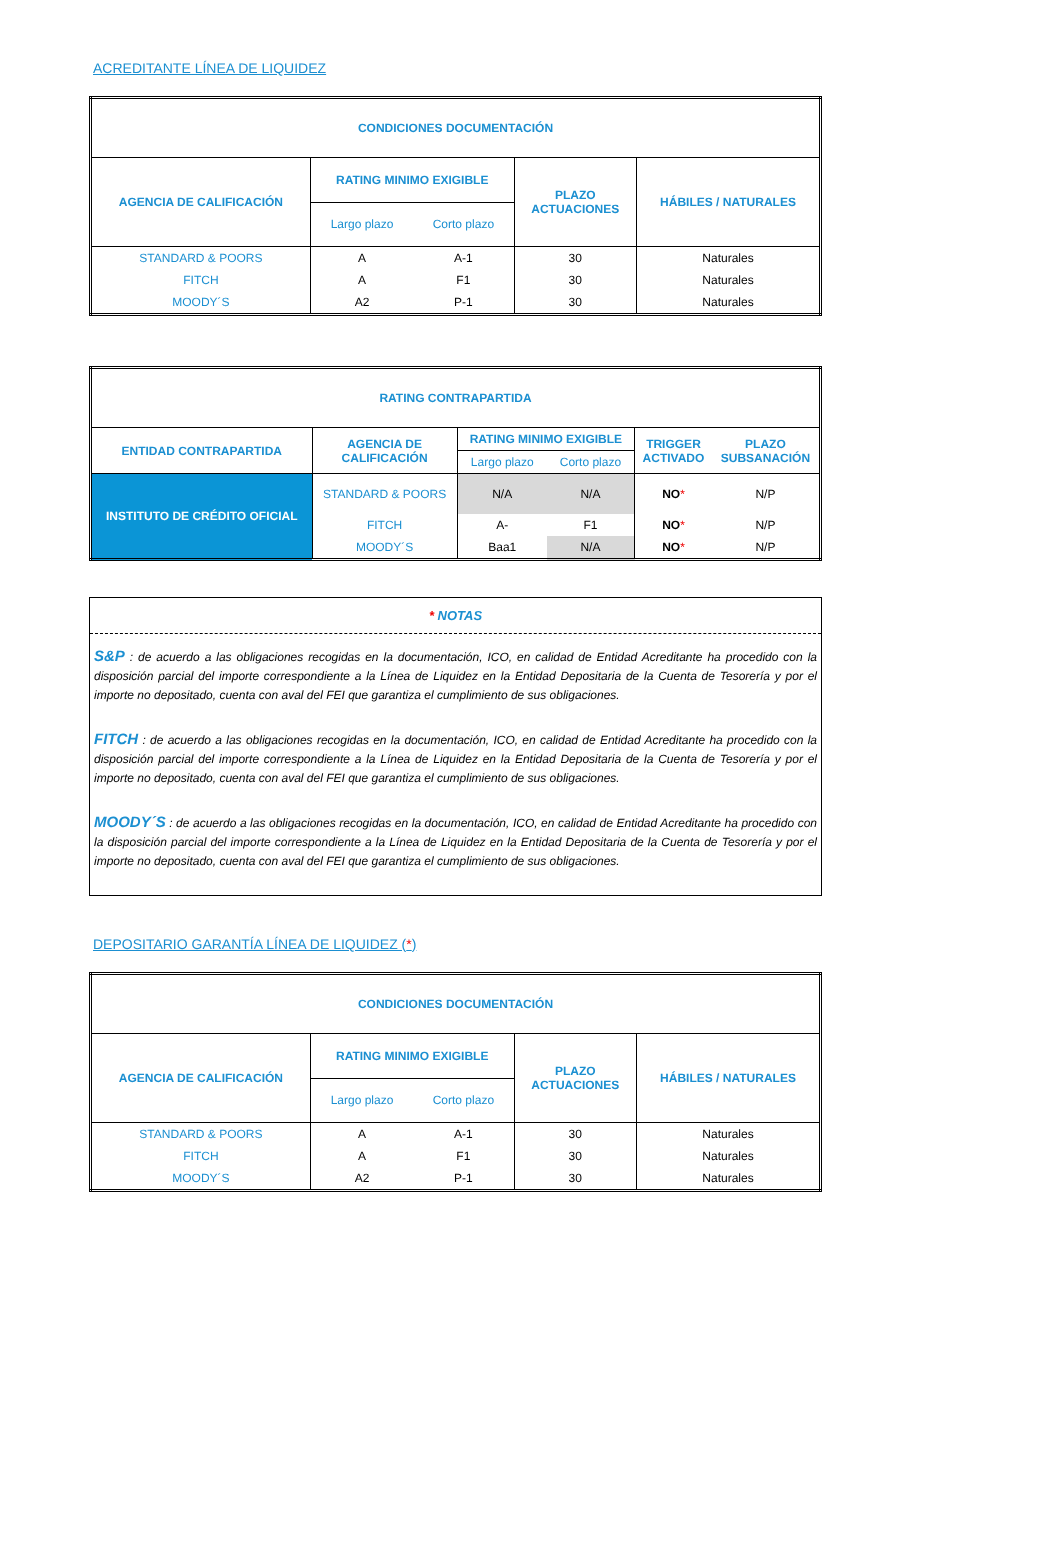ACREDITANTE LÍNEA DE LIQUIDEZ
| CONDICIONES DOCUMENTACIÓN | | | | |
| --- | --- | --- | --- | --- |
| AGENCIA DE CALIFICACIÓN | RATING MINIMO EXIGIBLE | | PLAZO ACTUACIONES | HÁBILES / NATURALES |
| | Largo plazo | Corto plazo | | |
| STANDARD & POORS | A | A-1 | 30 | Naturales |
| FITCH | A | F1 | 30 | Naturales |
| MOODY´S | A2 | P-1 | 30 | Naturales |
| RATING CONTRAPARTIDA | | | | | |
| --- | --- | --- | --- | --- | --- |
| ENTIDAD CONTRAPARTIDA | AGENCIA DE CALIFICACIÓN | RATING MINIMO EXIGIBLE | | TRIGGER ACTIVADO | PLAZO SUBSANACIÓN |
| | | Largo plazo | Corto plazo | | |
| INSTITUTO DE CRÉDITO OFICIAL | STANDARD & POORS | N/A | N/A | NO * | N/P |
| | FITCH | A- | F1 | NO * | N/P |
| | MOODY´S | Baa1 | N/A | NO * | N/P |
* NOTAS
S&P : de acuerdo a las obligaciones recogidas en la documentación, ICO, en calidad de Entidad Acreditante ha procedido con la disposición parcial del importe correspondiente a la Línea de Liquidez en la Entidad Depositaria de la Cuenta de Tesorería y por el importe no depositado, cuenta con aval del FEI que garantiza el cumplimiento de sus obligaciones.
FITCH : de acuerdo a las obligaciones recogidas en la documentación, ICO, en calidad de Entidad Acreditante ha procedido con la disposición parcial del importe correspondiente a la Línea de Liquidez en la Entidad Depositaria de la Cuenta de Tesorería y por el importe no depositado, cuenta con aval del FEI que garantiza el cumplimiento de sus obligaciones.
MOODY´S : de acuerdo a las obligaciones recogidas en la documentación, ICO, en calidad de Entidad Acreditante ha procedido con la disposición parcial del importe correspondiente a la Línea de Liquidez en la Entidad Depositaria de la Cuenta de Tesorería y por el importe no depositado, cuenta con aval del FEI que garantiza el cumplimiento de sus obligaciones.
DEPOSITARIO GARANTÍA LÍNEA DE LIQUIDEZ (*)
| CONDICIONES DOCUMENTACIÓN | | | | |
| --- | --- | --- | --- | --- |
| AGENCIA DE CALIFICACIÓN | RATING MINIMO EXIGIBLE | | PLAZO ACTUACIONES | HÁBILES / NATURALES |
| | Largo plazo | Corto plazo | | |
| STANDARD & POORS | A | A-1 | 30 | Naturales |
| FITCH | A | F1 | 30 | Naturales |
| MOODY´S | A2 | P-1 | 30 | Naturales |